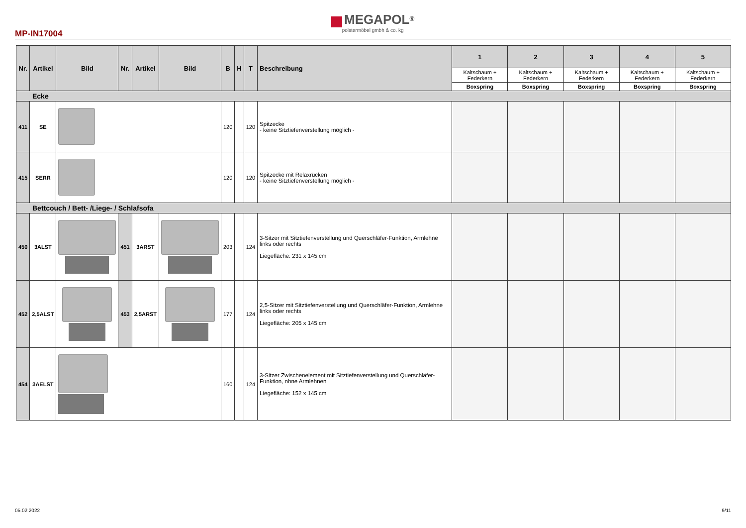MEGAPOL<sup>®</sup>
polstermöbel gmbh & co. kg
MP-IN17004
| Nr. | Artikel | Bild | Nr. | Artikel | Bild | B | H | T | Beschreibung | 1 | 2 | 3 | 4 | 5 |
| --- | --- | --- | --- | --- | --- | --- | --- | --- | --- | --- | --- | --- | --- | --- |
| | | | | | | | | | | Kaltschaum + Federkern | Kaltschaum + Federkern | Kaltschaum + Federkern | Kaltschaum + Federkern | Kaltschaum + Federkern |
| | | | | | | | | | | Boxspring | Boxspring | Boxspring | Boxspring | Boxspring |
| Ecke | | | | | | | | | | | | | | |
| 411 | SE | | | | | 120 | | 120 | Spitzecke - keine Sitztiefenverstellung möglich - | | | | | |
| 415 | SERR | | | | | 120 | | 120 | Spitzecke mit Relaxrücken - keine Sitztiefenverstellung möglich - | | | | | |
| Bettcouch / Bett- /Liege- / Schlafsofa | | | | | | | | | | | | | | |
| 450 | 3ALST | | 451 | 3ARST | | 203 | | 124 | 3-Sitzer mit Sitztiefenverstellung und Querschläfer-Funktion, Armlehne links oder rechts Liegefläche: 231 x 145 cm | | | | | |
| 452 | 2,5ALST | | 453 | 2,5ARST | | 177 | | 124 | 2,5-Sitzer mit Sitztiefenverstellung und Querschläfer-Funktion, Armlehne links oder rechts Liegefläche: 205 x 145 cm | | | | | |
| 454 | 3AELST | | | | | 160 | | 124 | 3-Sitzer Zwischenelement mit Sitztiefenverstellung und Querschläfer-Funktion, ohne Armlehnen Liegefläche: 152 x 145 cm | | | | | |
05.02.2022 9/11